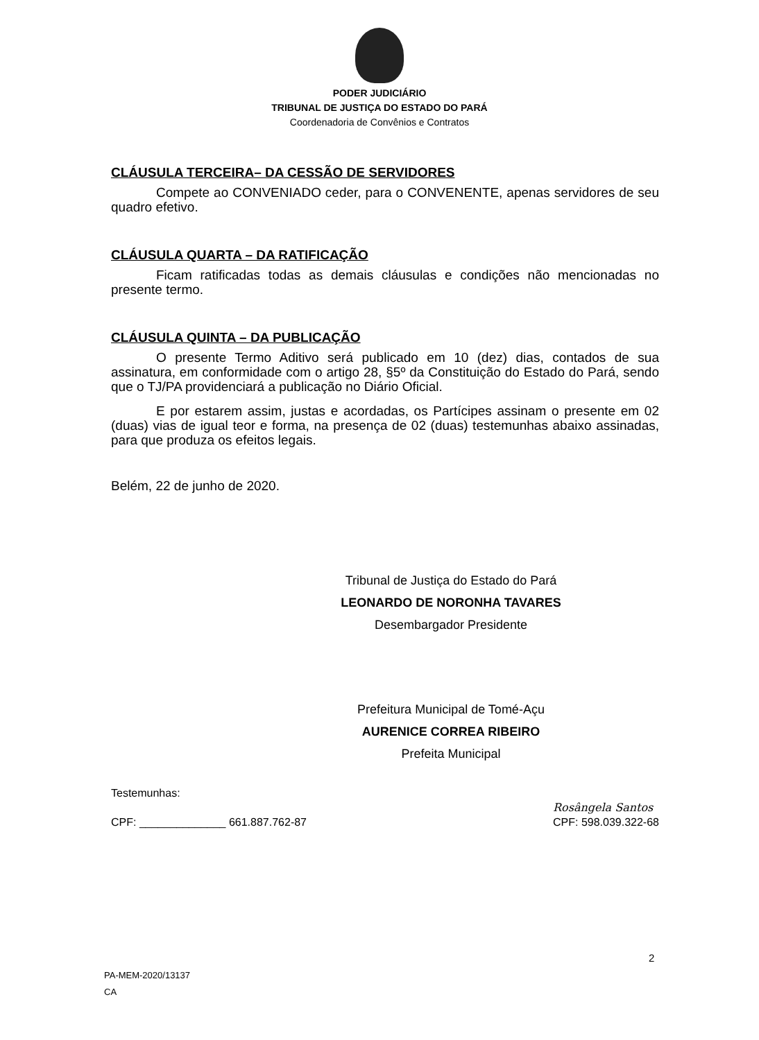PODER JUDICIÁRIO
TRIBUNAL DE JUSTIÇA DO ESTADO DO PARÁ
Coordenadoria de Convênios e Contratos
CLÁUSULA TERCEIRA– DA CESSÃO DE SERVIDORES
Compete ao CONVENIADO ceder, para o CONVENENTE, apenas servidores de seu quadro efetivo.
CLÁUSULA QUARTA – DA RATIFICAÇÃO
Ficam ratificadas todas as demais cláusulas e condições não mencionadas no presente termo.
CLÁUSULA QUINTA – DA PUBLICAÇÃO
O presente Termo Aditivo será publicado em 10 (dez) dias, contados de sua assinatura, em conformidade com o artigo 28, §5º da Constituição do Estado do Pará, sendo que o TJ/PA providenciará a publicação no Diário Oficial.
E por estarem assim, justas e acordadas, os Partícipes assinam o presente em 02 (duas) vias de igual teor e forma, na presença de 02 (duas) testemunhas abaixo assinadas, para que produza os efeitos legais.
Belém, 22 de junho de 2020.
Tribunal de Justiça do Estado do Pará
LEONARDO DE NORONHA TAVARES
Desembargador Presidente
Prefeitura Municipal de Tomé-Açu
AURENICE CORREA RIBEIRO
Prefeita Municipal
Testemunhas:
CPF: ______________ 661.887.762-87
Rosângela Santos
CPF: 598.039.322-68
2
PA-MEM-2020/13137
CA